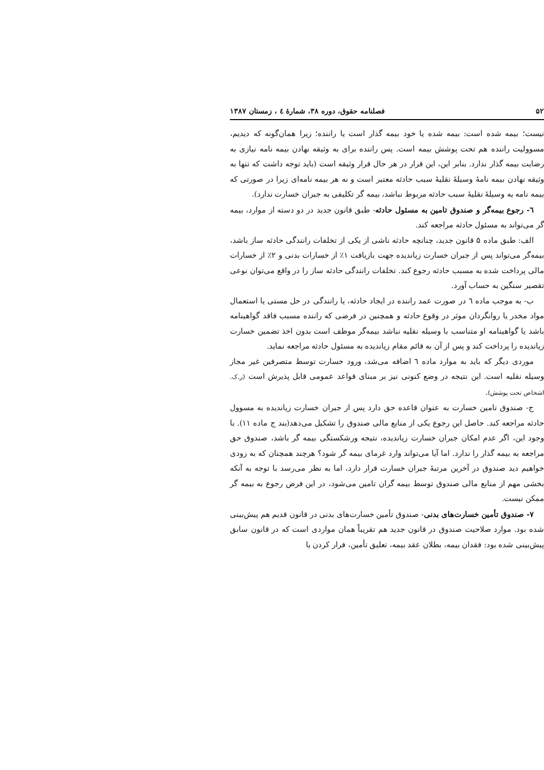۵۲ فصلنامه حقوق، دوره ۳۸، شمارهٔ ٤ ، زمستان ۱۳۸۷
نیست؛ بیمه شده است: بیمه شده یا خود بیمه گذار است یا راننده؛ زیرا همان‌گونه که دیدیم، مسوولیت راننده هم تحت پوشش بیمه است. پس راننده برای به وثیقه نهادن بیمه نامه نیازی به رضایت بیمه گذار ندارد. بنابر این، این قرار در هر حال قرار وثیقه است (باید توجه داشت که تنها به وثیقه نهادن بیمه نامهٔ وسیلهٔ نقلیهٔ سبب حادثه معتبر است و نه هر بیمه نامه‌ای زیرا در صورتی که بیمه نامه به وسیلهٔ نقلیهٔ سبب حادثه مربوط نباشد، بیمه گر تکلیفی به جبران خسارت ندارد).
٦- رجوع بیمه‌گر و صندوق تامین به مسئول حادثه- طبق قانون جدید در دو دسته از موارد، بیمه گر می‌تواند به مسئول حادثه مراجعه کند.
الف: طبق ماده ۵ قانون جدید، چنانچه حادثه ناشی از یکی از تخلفات رانندگی حادثه ساز باشد، بیمه‌گر می‌تواند پس از جبران خسارت زیاندیده جهت بازیافت ۱٪ از خسارات بدنی و ۲٪ از خسارات مالی پرداخت شده به مسبب حادثه رجوع کند. تخلفات رانندگی حادثه ساز را در واقع می‌توان نوعی تقصیر سنگین به حساب آورد.
ب- به موجب ماده ٦ در صورت عمد راننده در ایجاد حادثه، یا رانندگی در حل مستی یا استعمال مواد مخدر یا روانگردان موثر در وقوع حادثه و همچنین در فرضی که راننده مسبب فاقد گواهینامه باشد یا گواهینامه او متناسب با وسیله نقلیه نباشد بیمه‌گر موظف است بدون اخذ تضمین خسارت زیاندیده را پرداخت کند و پس از آن به قائم مقام زیاندیده به مسئول حادثه مراجعه نماید.
موردی دیگر که باید به موارد ماده ٦ اضافه می‌شد، ورود خسارت توسط متصرفین غیر مجاز وسیله نقلیه است. این نتیجه در وضع کنونی نیز بر مبنای قواعد عمومی قابل پذیرش است (ر.ک. اشخاص تحت پوشش).
ج- صندوق تامین خسارت به عنوان قاعده حق دارد پس از جبران خسارت زیاندیده به مسوول حادثه مراجعه کند. حاصل این رجوع یکی از منابع مالی صندوق را تشکیل می‌دهد(بند ج ماده ۱۱). با وجود این، اگر عدم امکان جبران خسارت زیاندیده، نتیجه ورشکستگی بیمه گر باشد، صندوق حق مراجعه به بیمه گذار را ندارد. اما آیا می‌تواند وارد غرمای بیمه گر شود؟ هرچند همچنان که به زودی خواهیم دید صندوق در آخرین مرتبهٔ جبران خسارت قرار دارد، اما به نظر می‌رسد با توجه به آنکه بخشی مهم از منابع مالی صندوق توسط بیمه گران تامین می‌شود، در این فرض رجوع به بیمه گر ممکن نیست.
۷- صندوق تأمین خسارت‌های بدنی- صندوق تأمین خسارت‌های بدنی در قانون قدیم هم پیش‌بینی شده بود. موارد صلاحیت صندوق در قانون جدید هم تقریباً همان مواردی است که در قانون سابق پیش‌بینی شده بود: فقدان بیمه، بطلان عقد بیمه، تعلیق تأمین، فرار کردن یا